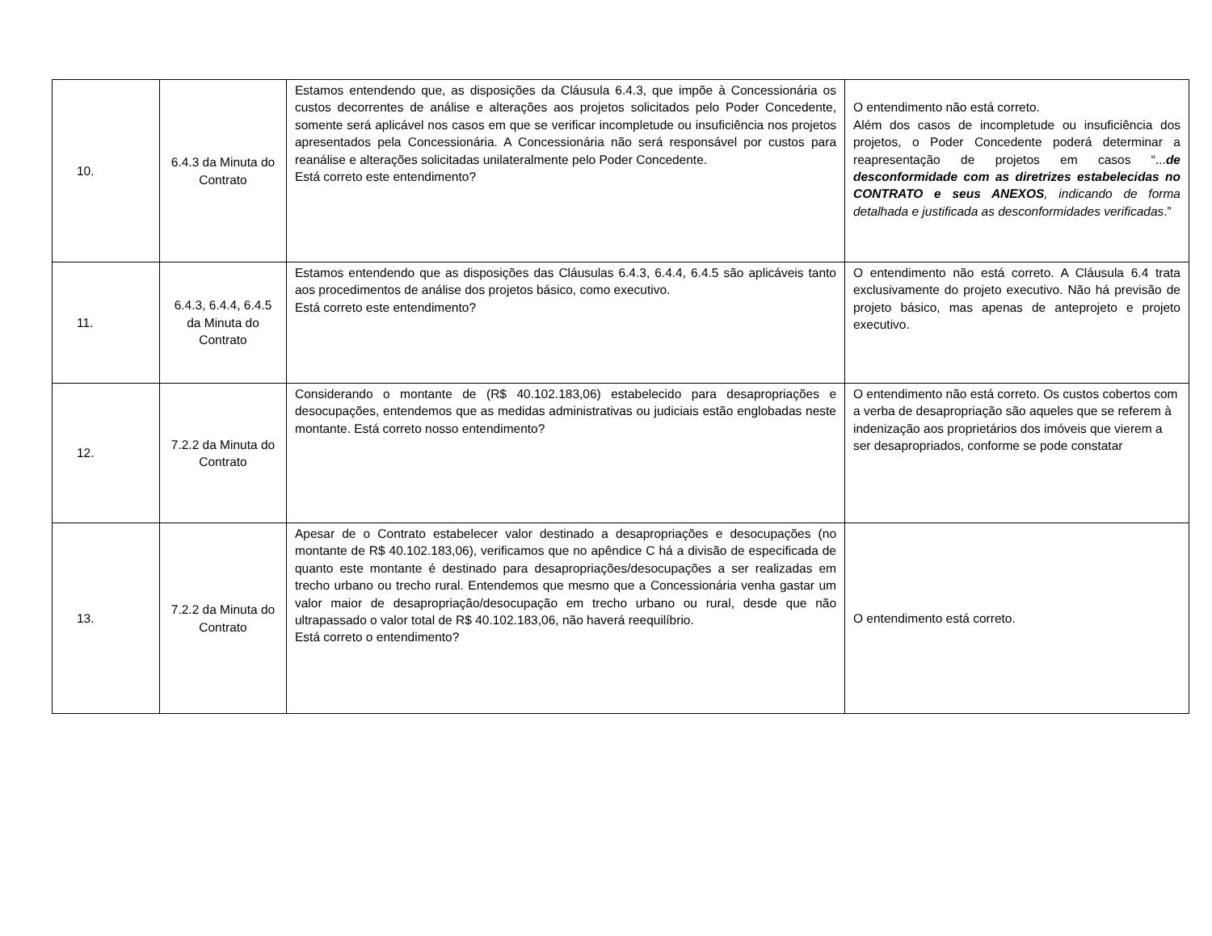| 10. | 6.4.3 da Minuta do Contrato | Estamos entendendo que, as disposições da Cláusula 6.4.3, que impõe à Concessionária os custos decorrentes de análise e alterações aos projetos solicitados pelo Poder Concedente, somente será aplicável nos casos em que se verificar incompletude ou insuficiência nos projetos apresentados pela Concessionária. A Concessionária não será responsável por custos para reanálise e alterações solicitadas unilateralmente pelo Poder Concedente. Está correto este entendimento? | O entendimento não está correto. Além dos casos de incompletude ou insuficiência dos projetos, o Poder Concedente poderá determinar a reapresentação de projetos em casos “... de desconformidade com as diretrizes estabelecidas no CONTRATO e seus ANEXOS , indicando de forma detalhada e justificada as desconformidades verificadas .” |
| 11. | 6.4.3, 6.4.4, 6.4.5 da Minuta do Contrato | Estamos entendendo que as disposições das Cláusulas 6.4.3, 6.4.4, 6.4.5 são aplicáveis tanto aos procedimentos de análise dos projetos básico, como executivo. Está correto este entendimento? | O entendimento não está correto. A Cláusula 6.4 trata exclusivamente do projeto executivo. Não há previsão de projeto básico, mas apenas de anteprojeto e projeto executivo. |
| 12. | 7.2.2 da Minuta do Contrato | Considerando o montante de (R$ 40.102.183,06) estabelecido para desapropriações e desocupações, entendemos que as medidas administrativas ou judiciais estão englobadas neste montante. Está correto nosso entendimento? | O entendimento não está correto. Os custos cobertos com a verba de desapropriação são aqueles que se referem à indenização aos proprietários dos imóveis que vierem a ser desapropriados, conforme se pode constatar |
| 13. | 7.2.2 da Minuta do Contrato | Apesar de o Contrato estabelecer valor destinado a desapropriações e desocupações (no montante de R$ 40.102.183,06), verificamos que no apêndice C há a divisão de especificada de quanto este montante é destinado para desapropriações/desocupações a ser realizadas em trecho urbano ou trecho rural. Entendemos que mesmo que a Concessionária venha gastar um valor maior de desapropriação/desocupação em trecho urbano ou rural, desde que não ultrapassado o valor total de R$ 40.102.183,06, não haverá reequilíbrio. Está correto o entendimento? | O entendimento está correto. |